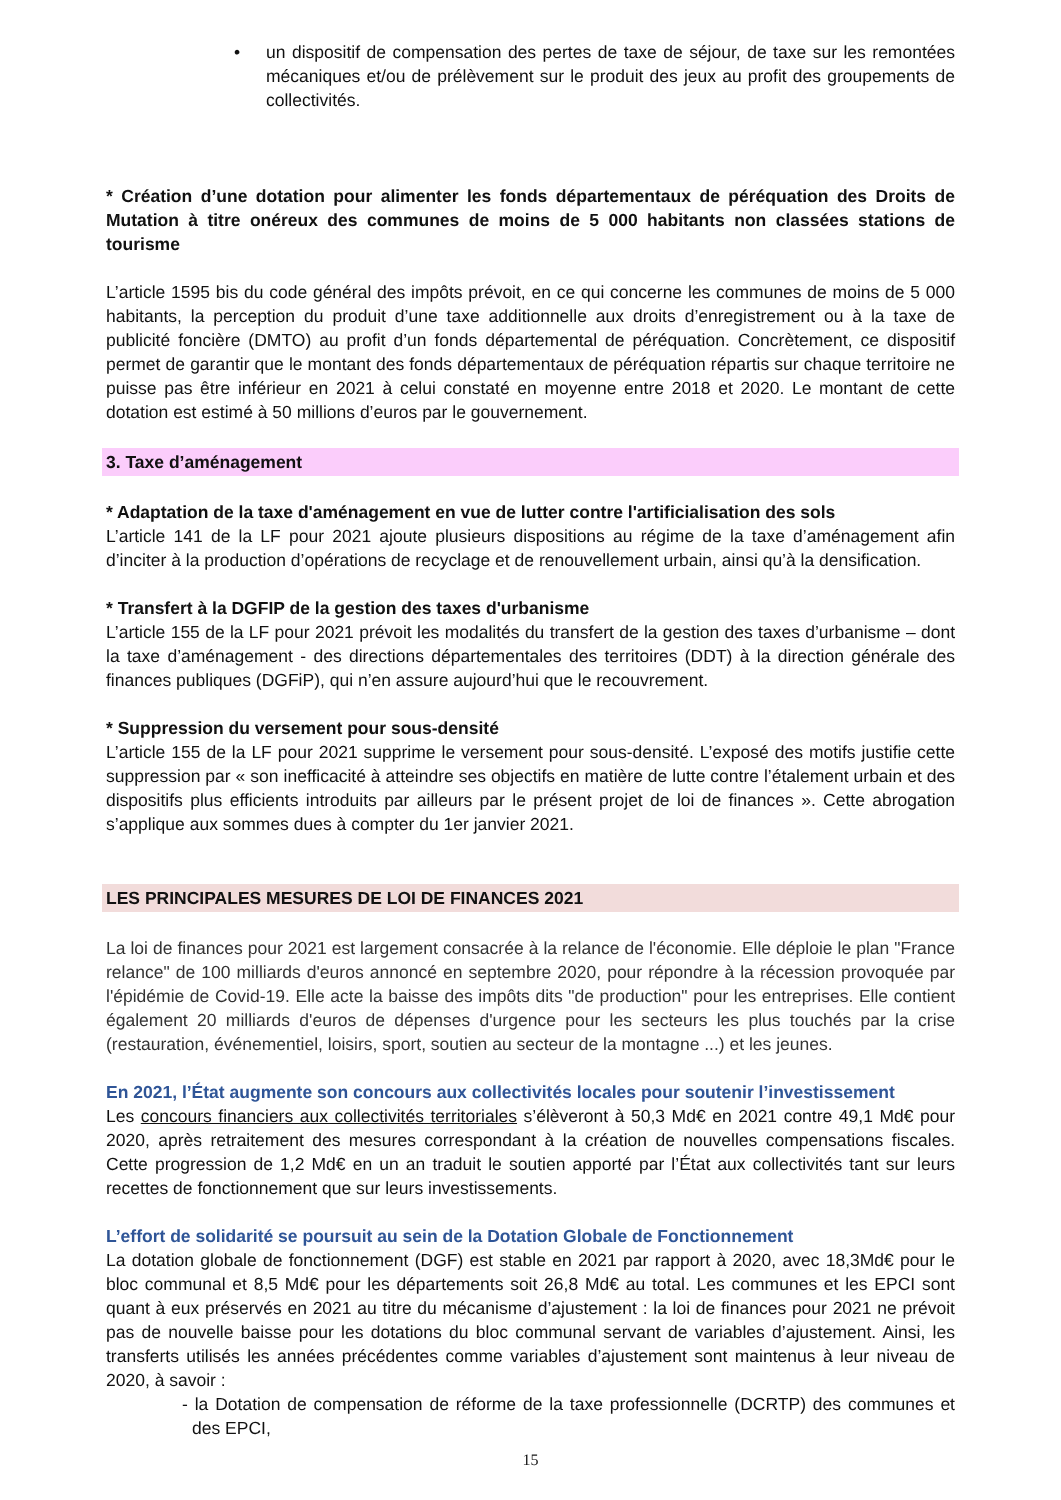• un dispositif de compensation des pertes de taxe de séjour, de taxe sur les remontées mécaniques et/ou de prélèvement sur le produit des jeux au profit des groupements de collectivités.
* Création d’une dotation pour alimenter les fonds départementaux de péréquation des Droits de Mutation à titre onéreux des communes de moins de 5 000 habitants non classées stations de tourisme
L’article 1595 bis du code général des impôts prévoit, en ce qui concerne les communes de moins de 5 000 habitants, la perception du produit d’une taxe additionnelle aux droits d’enregistrement ou à la taxe de publicité foncière (DMTO) au profit d’un fonds départemental de péréquation. Concrètement, ce dispositif permet de garantir que le montant des fonds départementaux de péréquation répartis sur chaque territoire ne puisse pas être inférieur en 2021 à celui constaté en moyenne entre 2018 et 2020. Le montant de cette dotation est estimé à 50 millions d’euros par le gouvernement.
3. Taxe d’aménagement
* Adaptation de la taxe d'aménagement en vue de lutter contre l'artificialisation des sols
L’article 141 de la LF pour 2021 ajoute plusieurs dispositions au régime de la taxe d’aménagement afin d’inciter à la production d’opérations de recyclage et de renouvellement urbain, ainsi qu’à la densification.
* Transfert à la DGFIP de la gestion des taxes d'urbanisme
L’article 155 de la LF pour 2021 prévoit les modalités du transfert de la gestion des taxes d’urbanisme – dont la taxe d’aménagement - des directions départementales des territoires (DDT) à la direction générale des finances publiques (DGFiP), qui n’en assure aujourd’hui que le recouvrement.
* Suppression du versement pour sous-densité
L’article 155 de la LF pour 2021 supprime le versement pour sous-densité. L’exposé des motifs justifie cette suppression par « son inefficacité à atteindre ses objectifs en matière de lutte contre l’étalement urbain et des dispositifs plus efficients introduits par ailleurs par le présent projet de loi de finances ». Cette abrogation s’applique aux sommes dues à compter du 1er janvier 2021.
LES PRINCIPALES MESURES DE LOI DE FINANCES 2021
La loi de finances pour 2021 est largement consacrée à la relance de l'économie. Elle déploie le plan "France relance" de 100 milliards d'euros annoncé en septembre 2020, pour répondre à la récession provoquée par l'épidémie de Covid-19. Elle acte la baisse des impôts dits "de production" pour les entreprises. Elle contient également 20 milliards d'euros de dépenses d'urgence pour les secteurs les plus touchés par la crise (restauration, événementiel, loisirs, sport, soutien au secteur de la montagne ...) et les jeunes.
En 2021, l’État augmente son concours aux collectivités locales pour soutenir l’investissement
Les concours financiers aux collectivités territoriales s’élèveront à 50,3 Md€ en 2021 contre 49,1 Md€ pour 2020, après retraitement des mesures correspondant à la création de nouvelles compensations fiscales. Cette progression de 1,2 Md€ en un an traduit le soutien apporté par l’État aux collectivités tant sur leurs recettes de fonctionnement que sur leurs investissements.
L’effort de solidarité se poursuit au sein de la Dotation Globale de Fonctionnement
La dotation globale de fonctionnement (DGF) est stable en 2021 par rapport à 2020, avec 18,3Md€ pour le bloc communal et 8,5 Md€ pour les départements soit 26,8 Md€ au total. Les communes et les EPCI sont quant à eux préservés en 2021 au titre du mécanisme d’ajustement : la loi de finances pour 2021 ne prévoit pas de nouvelle baisse pour les dotations du bloc communal servant de variables d’ajustement. Ainsi, les transferts utilisés les années précédentes comme variables d’ajustement sont maintenus à leur niveau de 2020, à savoir :
- la Dotation de compensation de réforme de la taxe professionnelle (DCRTP) des communes et des EPCI,
15